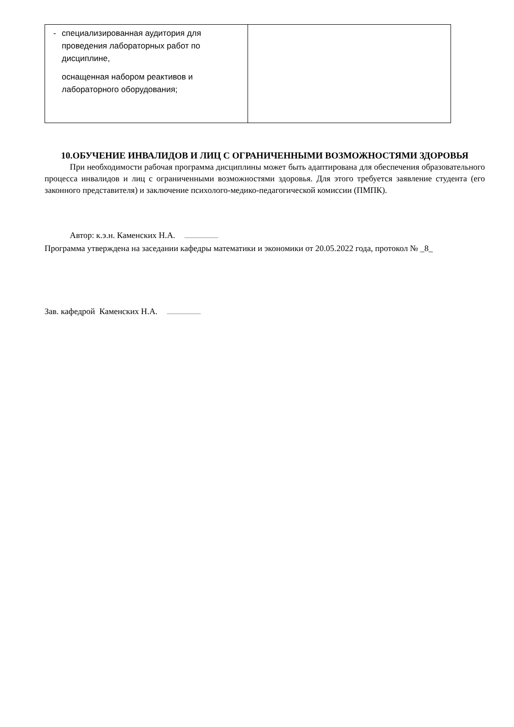| - специализированная аудитория для проведения лабораторных работ по дисциплине, оснащенная набором реактивов и лабораторного оборудования; | |
10.ОБУЧЕНИЕ ИНВАЛИДОВ И ЛИЦ С ОГРАНИЧЕННЫМИ ВОЗМОЖНОСТЯМИ ЗДОРОВЬЯ
При необходимости рабочая программа дисциплины может быть адаптирована для обеспечения образовательного процесса инвалидов и лиц с ограниченными возможностями здоровья. Для этого требуется заявление студента (его законного представителя) и заключение психолого-медико-педагогической комиссии (ПМПК).
Автор: к.э.н. Каменских Н.А.
Программа утверждена на заседании кафедры математики и экономики от 20.05.2022 года, протокол № _8_
Зав. кафедрой Каменских Н.А.